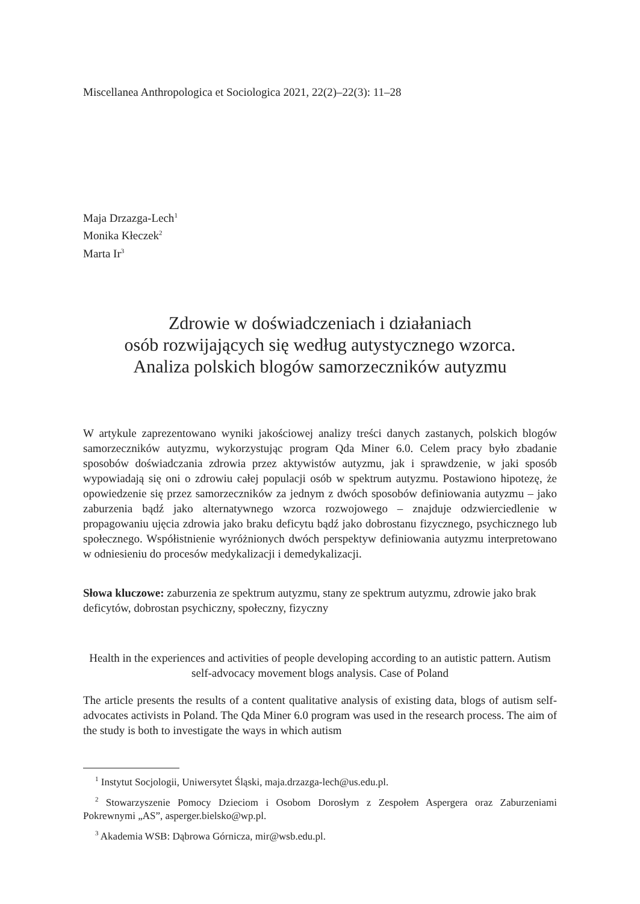Miscellanea Anthropologica et Sociologica 2021, 22(2)–22(3): 11–28
Maja Drzazga-Lech<sup>1</sup>
Monika Kłeczek<sup>2</sup>
Marta Ir<sup>3</sup>
Zdrowie w doświadczeniach i działaniach
osób rozwijających się według autystycznego wzorca.
Analiza polskich blogów samorzeczników autyzmu
W artykule zaprezentowano wyniki jakościowej analizy treści danych zastanych, polskich blogów samorzeczników autyzmu, wykorzystując program Qda Miner 6.0. Celem pracy było zbadanie sposobów doświadczania zdrowia przez aktywistów autyzmu, jak i sprawdzenie, w jaki sposób wypowiadają się oni o zdrowiu całej populacji osób w spektrum autyzmu. Postawiono hipotezę, że opowiedzenie się przez samorzeczników za jednym z dwóch sposobów definiowania autyzmu – jako zaburzenia bądź jako alternatywnego wzorca rozwojowego – znajduje odzwierciedlenie w propagowaniu ujęcia zdrowia jako braku deficytu bądź jako dobrostanu fizycznego, psychicznego lub społecznego. Współistnienie wyróżnionych dwóch perspektyw definiowania autyzmu interpretowano w odniesieniu do procesów medykalizacji i demedykalizacji.
Słowa kluczowe: zaburzenia ze spektrum autyzmu, stany ze spektrum autyzmu, zdrowie jako brak deficytów, dobrostan psychiczny, społeczny, fizyczny
Health in the experiences and activities of people developing according to an autistic pattern. Autism self-advocacy movement blogs analysis. Case of Poland
The article presents the results of a content qualitative analysis of existing data, blogs of autism self-advocates activists in Poland. The Qda Miner 6.0 program was used in the research process. The aim of the study is both to investigate the ways in which autism
<sup>1</sup> Instytut Socjologii, Uniwersytet Śląski, maja.drzazga-lech@us.edu.pl.
<sup>2</sup> Stowarzyszenie Pomocy Dzieciom i Osobom Dorosłym z Zespołem Aspergera oraz Zaburzeniami Pokrewnymi „AS”, asperger.bielsko@wp.pl.
<sup>3</sup> Akademia WSB: Dąbrowa Górnicza, mir@wsb.edu.pl.